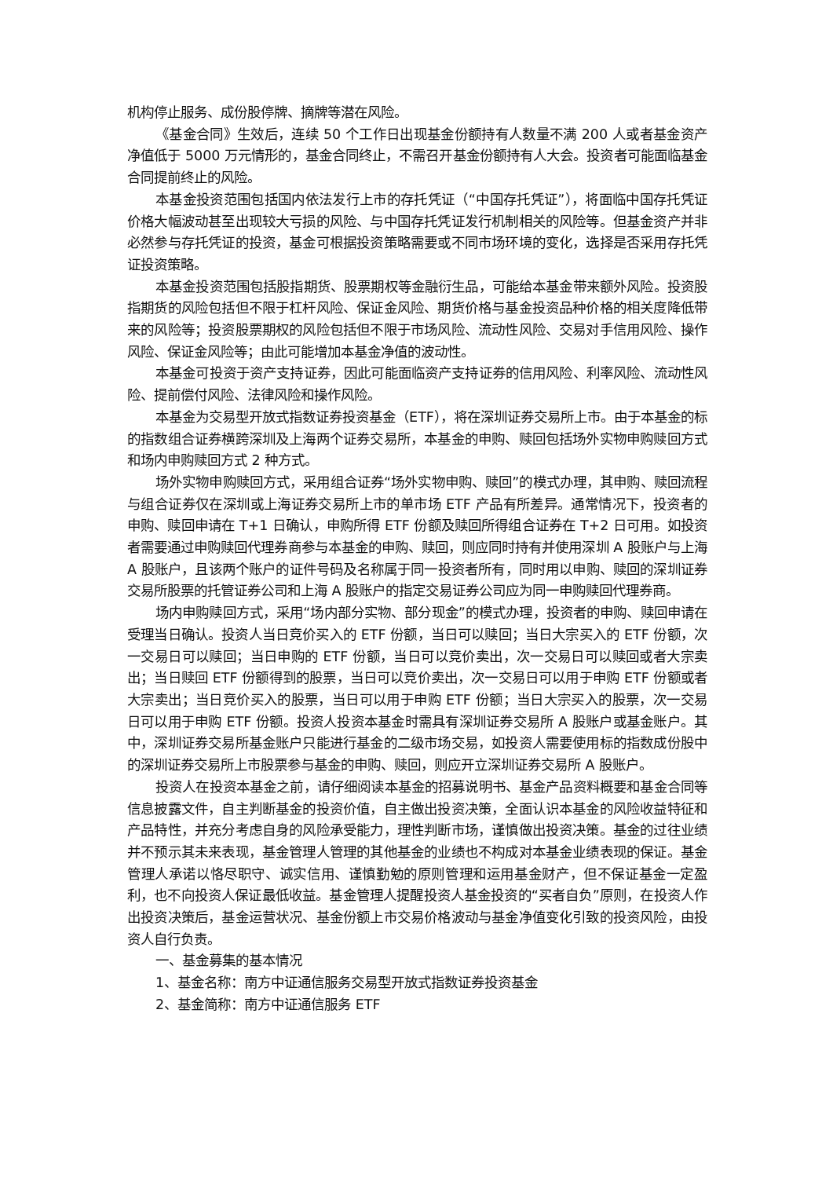机构停止服务、成份股停牌、摘牌等潜在风险。
《基金合同》生效后，连续 50 个工作日出现基金份额持有人数量不满 200 人或者基金资产净值低于 5000 万元情形的，基金合同终止，不需召开基金份额持有人大会。投资者可能面临基金合同提前终止的风险。
本基金投资范围包括国内依法发行上市的存托凭证（“中国存托凭证”），将面临中国存托凭证价格大幅波动甚至出现较大亏损的风险、与中国存托凭证发行机制相关的风险等。但基金资产并非必然参与存托凭证的投资，基金可根据投资策略需要或不同市场环境的变化，选择是否采用存托凭证投资策略。
本基金投资范围包括股指期货、股票期权等金融衍生品，可能给本基金带来额外风险。投资股指期货的风险包括但不限于杠杆风险、保证金风险、期货价格与基金投资品种价格的相关度降低带来的风险等；投资股票期权的风险包括但不限于市场风险、流动性风险、交易对手信用风险、操作风险、保证金风险等；由此可能增加本基金净值的波动性。
本基金可投资于资产支持证券，因此可能面临资产支持证券的信用风险、利率风险、流动性风险、提前偿付风险、法律风险和操作风险。
本基金为交易型开放式指数证券投资基金（ETF），将在深圳证券交易所上市。由于本基金的标的指数组合证券横跨深圳及上海两个证券交易所，本基金的申购、赎回包括场外实物申购赎回方式和场内申购赎回方式 2 种方式。
场外实物申购赎回方式，采用组合证券“场外实物申购、赎回”的模式办理，其申购、赎回流程与组合证券仅在深圳或上海证券交易所上市的单市场 ETF 产品有所差异。通常情况下，投资者的申购、赎回申请在 T+1 日确认，申购所得 ETF 份额及赎回所得组合证券在 T+2 日可用。如投资者需要通过申购赎回代理券商参与本基金的申购、赎回，则应同时持有并使用深圳 A 股账户与上海 A 股账户，且该两个账户的证件号码及名称属于同一投资者所有，同时用以申购、赎回的深圳证券交易所股票的托管证券公司和上海 A 股账户的指定交易证券公司应为同一申购赎回代理券商。
场内申购赎回方式，采用“场内部分实物、部分现金”的模式办理，投资者的申购、赎回申请在受理当日确认。投资人当日竞价买入的 ETF 份额，当日可以赎回；当日大宗买入的 ETF 份额，次一交易日可以赎回；当日申购的 ETF 份额，当日可以竞价卖出，次一交易日可以赎回或者大宗卖出；当日赎回 ETF 份额得到的股票，当日可以竞价卖出，次一交易日可以用于申购 ETF 份额或者大宗卖出；当日竞价买入的股票，当日可以用于申购 ETF 份额；当日大宗买入的股票，次一交易日可以用于申购 ETF 份额。投资人投资本基金时需具有深圳证券交易所 A 股账户或基金账户。其中，深圳证券交易所基金账户只能进行基金的二级市场交易，如投资人需要使用标的指数成份股中的深圳证券交易所上市股票参与基金的申购、赎回，则应开立深圳证券交易所 A 股账户。
投资人在投资本基金之前，请仔细阅读本基金的招募说明书、基金产品资料概要和基金合同等信息披露文件，自主判断基金的投资价值，自主做出投资决策，全面认识本基金的风险收益特征和产品特性，并充分考虑自身的风险承受能力，理性判断市场，谨慎做出投资决策。基金的过往业绩并不预示其未来表现，基金管理人管理的其他基金的业绩也不构成对本基金业绩表现的保证。基金管理人承诺以恪尽职守、诚实信用、谨慎勤勉的原则管理和运用基金财产，但不保证基金一定盈利，也不向投资人保证最低收益。基金管理人提醒投资人基金投资的“买者自负”原则，在投资人作出投资决策后，基金运营状况、基金份额上市交易价格波动与基金净值变化引致的投资风险，由投资人自行负责。
一、基金募集的基本情况
1、基金名称：南方中证通信服务交易型开放式指数证券投资基金
2、基金简称：南方中证通信服务 ETF